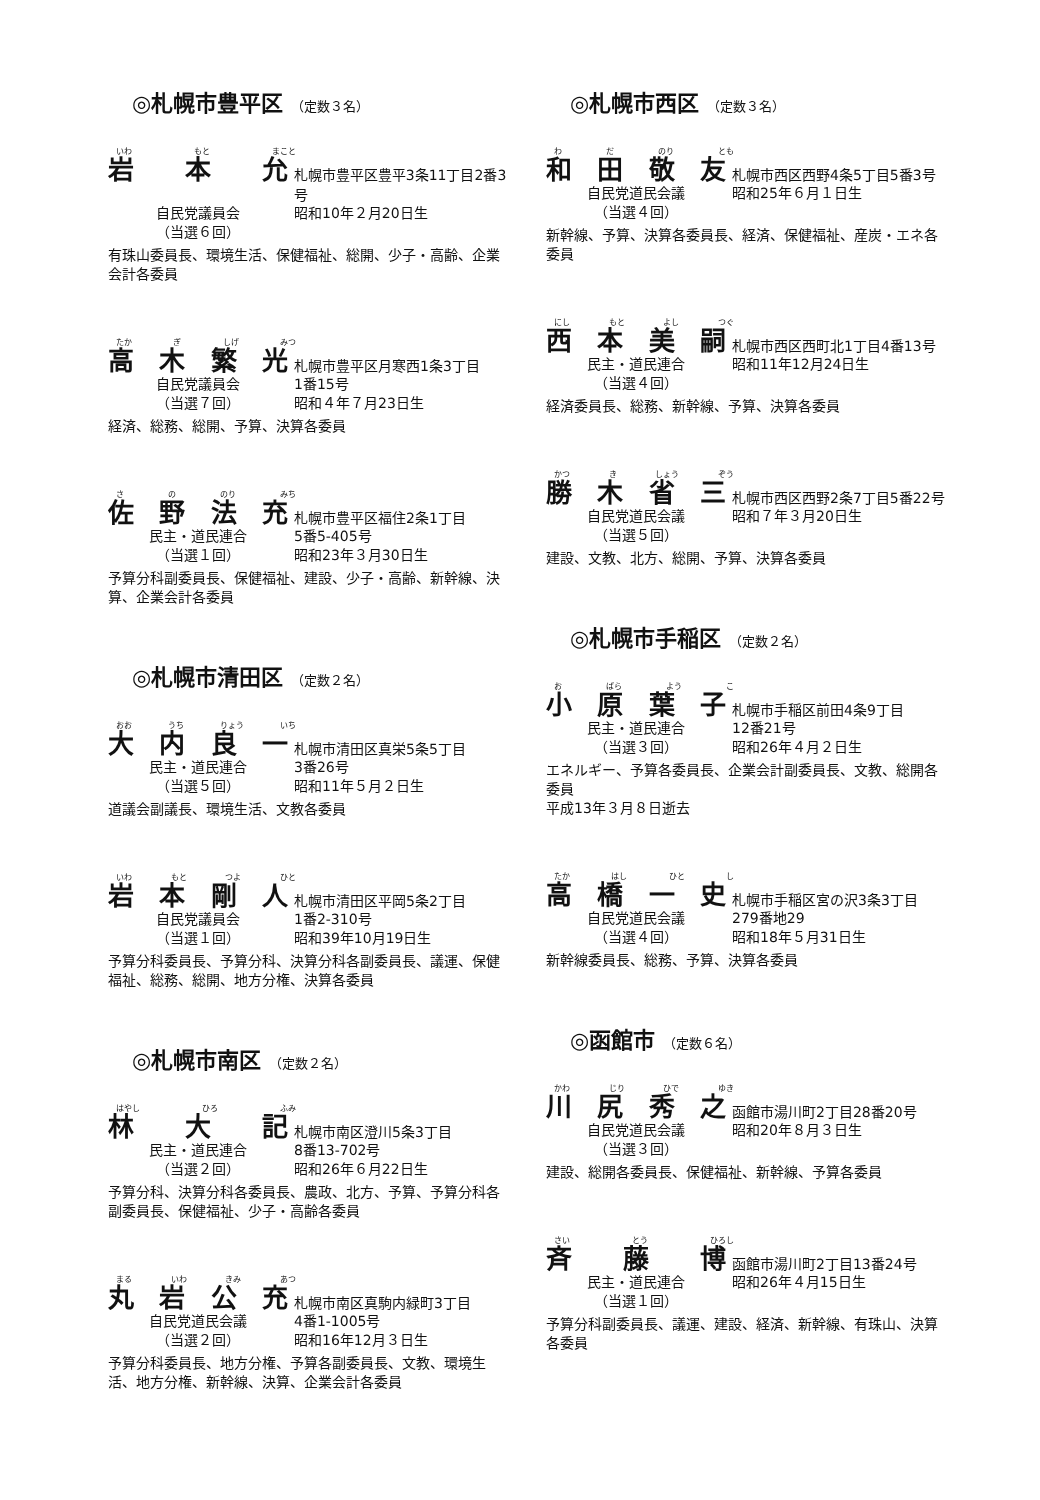◎札幌市豊平区 （定数３名）
いわ もと まこと
岩本允
札幌市豊平区豊平3条11丁目2番3号
自民党議員会
（当選６回）
昭和10年２月20日生
有珠山委員長、環境生活、保健福祉、総開、少子・高齢、企業会計各委員
たか ぎ しげ みつ
高木繁光
札幌市豊平区月寒西1条3丁目
自民党議員会
（当選７回）
1番15号
昭和４年７月23日生
経済、総務、総開、予算、決算各委員
さ の のり みち
佐野法充
札幌市豊平区福住2条1丁目
民主・道民連合
（当選１回）
5番5-405号
昭和23年３月30日生
予算分科副委員長、保健福祉、建設、少子・高齢、新幹線、決算、企業会計各委員
◎札幌市清田区 （定数２名）
おお うち りょう いち
大内良一
札幌市清田区真栄5条5丁目
民主・道民連合
（当選５回）
3番26号
昭和11年５月２日生
道議会副議長、環境生活、文教各委員
いわ もと つよ ひと
岩本剛人
札幌市清田区平岡5条2丁目
自民党議員会
（当選１回）
1番2-310号
昭和39年10月19日生
予算分科委員長、予算分科、決算分科各副委員長、議運、保健福祉、総務、総開、地方分権、決算各委員
◎札幌市南区 （定数２名）
はやし ひろ ふみ
林大記
札幌市南区澄川5条3丁目
民主・道民連合
（当選２回）
8番13-702号
昭和26年６月22日生
予算分科、決算分科各委員長、農政、北方、予算、予算分科各副委員長、保健福祉、少子・高齢各委員
まる いわ きみ あつ
丸岩公充
札幌市南区真駒内緑町3丁目
自民党道民会議
（当選２回）
4番1-1005号
昭和16年12月３日生
予算分科委員長、地方分権、予算各副委員長、文教、環境生活、地方分権、新幹線、決算、企業会計各委員
◎札幌市西区 （定数３名）
わ だ のり とも
和田敬友
札幌市西区西野4条5丁目5番3号
自民党道民会議
（当選４回）
昭和25年６月１日生
新幹線、予算、決算各委員長、経済、保健福祉、産炭・エネ各委員
にし もと よし つぐ
西本美嗣
札幌市西区西町北1丁目4番13号
民主・道民連合
（当選４回）
昭和11年12月24日生
経済委員長、総務、新幹線、予算、決算各委員
かつ き しょう ぞう
勝木省三
札幌市西区西野2条7丁目5番22号
自民党道民会議
（当選５回）
昭和７年３月20日生
建設、文教、北方、総開、予算、決算各委員
◎札幌市手稲区 （定数２名）
お ばら よう こ
小原葉子
札幌市手稲区前田4条9丁目
民主・道民連合
（当選３回）
12番21号
昭和26年４月２日生
エネルギー、予算各委員長、企業会計副委員長、文教、総開各委員
平成13年３月８日逝去
たか はし ひと し
高橋一史
札幌市手稲区宮の沢3条3丁目
自民党道民会議
（当選４回）
279番地29
昭和18年５月31日生
新幹線委員長、総務、予算、決算各委員
◎函館市 （定数６名）
かわ じり ひで ゆき
川尻秀之
函館市湯川町2丁目28番20号
自民党道民会議
（当選３回）
昭和20年８月３日生
建設、総開各委員長、保健福祉、新幹線、予算各委員
さい とう ひろし
斉藤博
函館市湯川町2丁目13番24号
民主・道民連合
（当選１回）
昭和26年４月15日生
予算分科副委員長、議運、建設、経済、新幹線、有珠山、決算各委員